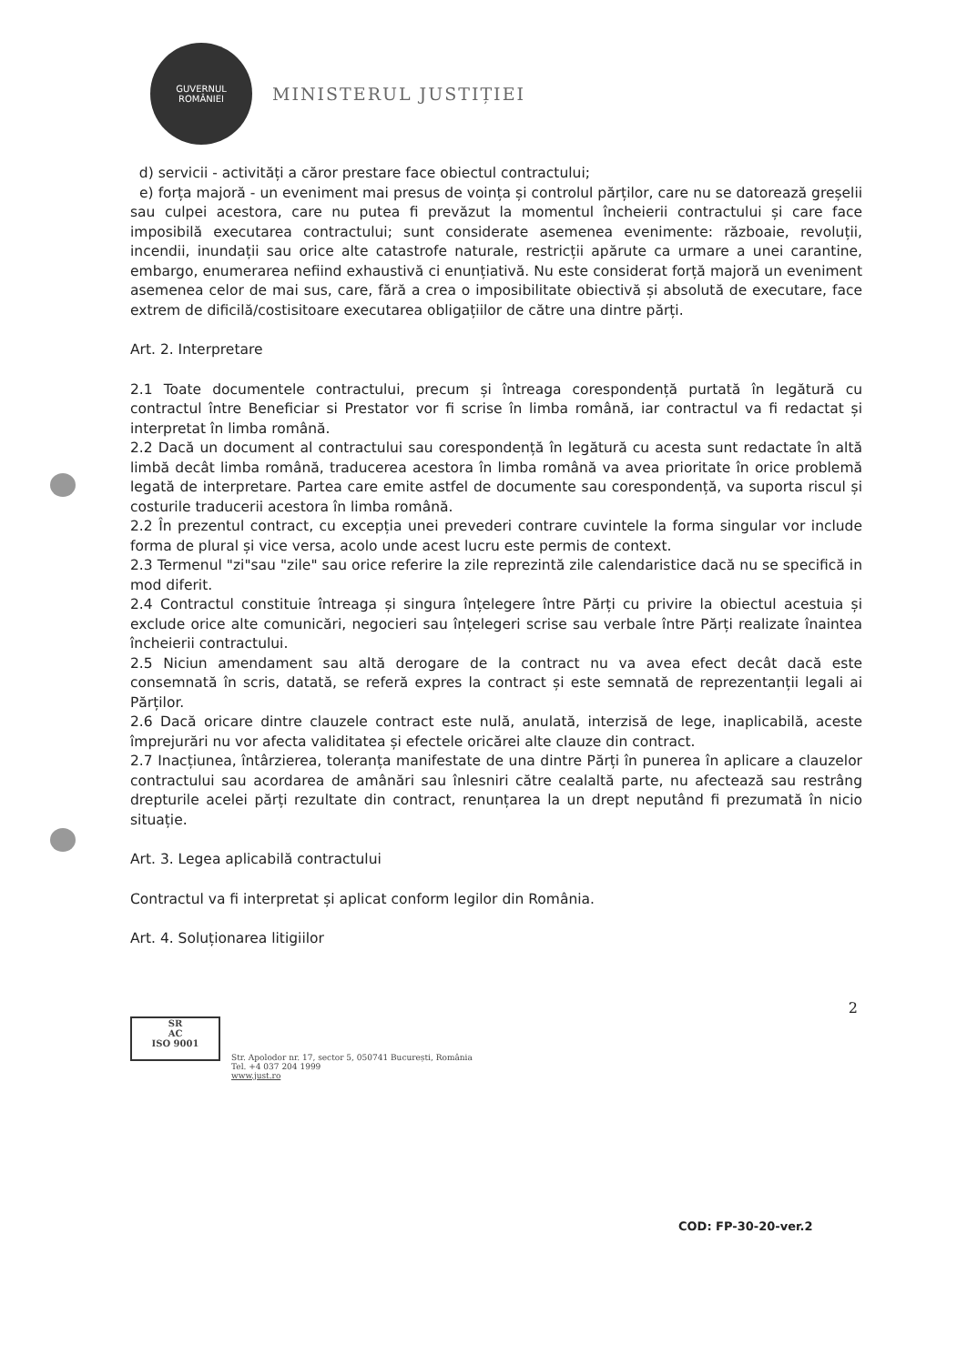GUVERNUL
ROMÂNIEI
MINISTERUL JUSTIȚIEI
d) servicii - activități a căror prestare face obiectul contractului;
e) forța majoră - un eveniment mai presus de voința și controlul părților, care nu se datorează greșelii sau culpei acestora, care nu putea fi prevăzut la momentul încheierii contractului și care face imposibilă executarea contractului; sunt considerate asemenea evenimente: războaie, revoluții, incendii, inundații sau orice alte catastrofe naturale, restricții apărute ca urmare a unei carantine, embargo, enumerarea nefiind exhaustivă ci enunțiativă. Nu este considerat forță majoră un eveniment asemenea celor de mai sus, care, fără a crea o imposibilitate obiectivă și absolută de executare, face extrem de dificilă/costisitoare executarea obligațiilor de către una dintre părți.
Art. 2. Interpretare
2.1 Toate documentele contractului, precum și întreaga corespondență purtată în legătură cu contractul între Beneficiar si Prestator vor fi scrise în limba română, iar contractul va fi redactat și interpretat în limba română.
2.2 Dacă un document al contractului sau corespondență în legătură cu acesta sunt redactate în altă limbă decât limba română, traducerea acestora în limba română va avea prioritate în orice problemă legată de interpretare. Partea care emite astfel de documente sau corespondență, va suporta riscul și costurile traducerii acestora în limba română.
2.2 În prezentul contract, cu excepția unei prevederi contrare cuvintele la forma singular vor include forma de plural și vice versa, acolo unde acest lucru este permis de context.
2.3 Termenul "zi"sau "zile" sau orice referire la zile reprezintă zile calendaristice dacă nu se specifică in mod diferit.
2.4 Contractul constituie întreaga și singura înțelegere între Părți cu privire la obiectul acestuia și exclude orice alte comunicări, negocieri sau înțelegeri scrise sau verbale între Părți realizate înaintea încheierii contractului.
2.5 Niciun amendament sau altă derogare de la contract nu va avea efect decât dacă este consemnată în scris, datată, se referă expres la contract și este semnată de reprezentanții legali ai Părților.
2.6 Dacă oricare dintre clauzele contract este nulă, anulată, interzisă de lege, inaplicabilă, aceste împrejurări nu vor afecta validitatea și efectele oricărei alte clauze din contract.
2.7 Inacțiunea, întârzierea, toleranța manifestate de una dintre Părți în punerea în aplicare a clauzelor contractului sau acordarea de amânări sau înlesniri către cealaltă parte, nu afectează sau restrâng drepturile acelei părți rezultate din contract, renunțarea la un drept neputând fi prezumată în nicio situație.
Art. 3. Legea aplicabilă contractului
Contractul va fi interpretat și aplicat conform legilor din România.
Art. 4. Soluționarea litigiilor
2
SR
AC
ISO 9001
Str. Apolodor nr. 17, sector 5, 050741 București, România
Tel. +4 037 204 1999
www.just.ro
COD: FP-30-20-ver.2